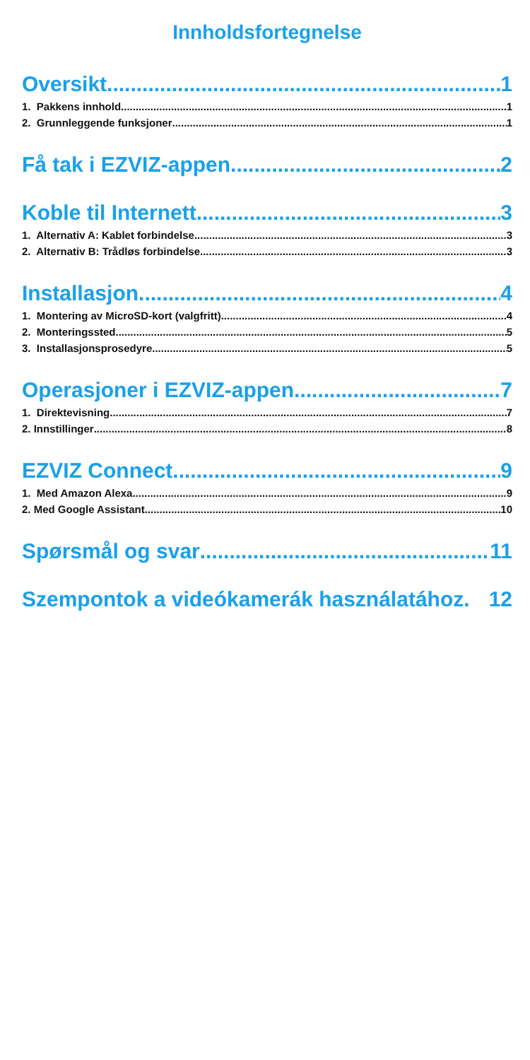Innholdsfortegnelse
Oversikt 1
1. Pakkens innhold 1
2. Grunnleggende funksjoner 1
Få tak i EZVIZ-appen 2
Koble til Internett 3
1. Alternativ A: Kablet forbindelse 3
2. Alternativ B: Trådløs forbindelse 3
Installasjon 4
1. Montering av MicroSD-kort (valgfritt) 4
2. Monteringssted 5
3. Installasjonsprosedyre 5
Operasjoner i EZVIZ-appen 7
1. Direktevisning 7
2. Innstillinger 8
EZVIZ Connect 9
1. Med Amazon Alexa 9
2. Med Google Assistant 10
Spørsmål og svar 11
Szempontok a videókamerák használatához. 12